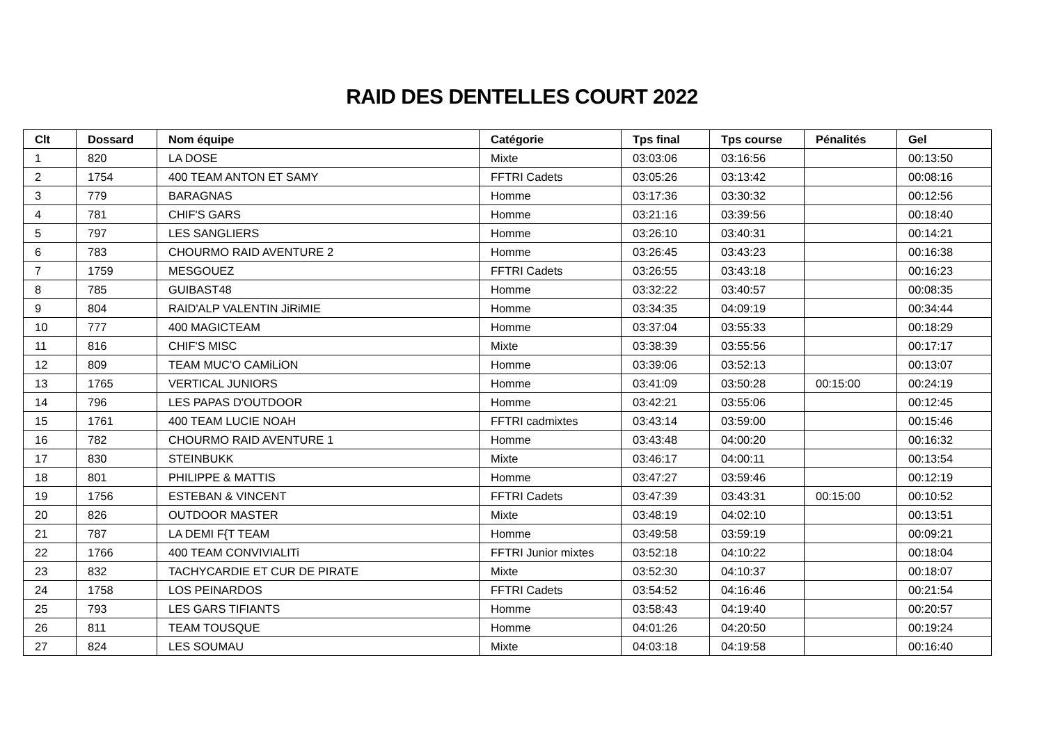RAID DES DENTELLES COURT 2022
| Clt | Dossard | Nom équipe | Catégorie | Tps final | Tps course | Pénalités | Gel |
| --- | --- | --- | --- | --- | --- | --- | --- |
| 1 | 820 | LA DOSE | Mixte | 03:03:06 | 03:16:56 | | 00:13:50 |
| 2 | 1754 | 400 TEAM ANTON ET SAMY | FFTRI Cadets | 03:05:26 | 03:13:42 | | 00:08:16 |
| 3 | 779 | BARAGNAS | Homme | 03:17:36 | 03:30:32 | | 00:12:56 |
| 4 | 781 | CHIF'S GARS | Homme | 03:21:16 | 03:39:56 | | 00:18:40 |
| 5 | 797 | LES SANGLIERS | Homme | 03:26:10 | 03:40:31 | | 00:14:21 |
| 6 | 783 | CHOURMO RAID AVENTURE 2 | Homme | 03:26:45 | 03:43:23 | | 00:16:38 |
| 7 | 1759 | MESGOUEZ | FFTRI Cadets | 03:26:55 | 03:43:18 | | 00:16:23 |
| 8 | 785 | GUIBAST48 | Homme | 03:32:22 | 03:40:57 | | 00:08:35 |
| 9 | 804 | RAID'ALP VALENTIN JiRiMIE | Homme | 03:34:35 | 04:09:19 | | 00:34:44 |
| 10 | 777 | 400 MAGICTEAM | Homme | 03:37:04 | 03:55:33 | | 00:18:29 |
| 11 | 816 | CHIF'S MISC | Mixte | 03:38:39 | 03:55:56 | | 00:17:17 |
| 12 | 809 | TEAM MUC'O CAMiLiON | Homme | 03:39:06 | 03:52:13 | | 00:13:07 |
| 13 | 1765 | VERTICAL JUNIORS | Homme | 03:41:09 | 03:50:28 | 00:15:00 | 00:24:19 |
| 14 | 796 | LES PAPAS D'OUTDOOR | Homme | 03:42:21 | 03:55:06 | | 00:12:45 |
| 15 | 1761 | 400 TEAM LUCIE NOAH | FFTRI cadmixtes | 03:43:14 | 03:59:00 | | 00:15:46 |
| 16 | 782 | CHOURMO RAID AVENTURE 1 | Homme | 03:43:48 | 04:00:20 | | 00:16:32 |
| 17 | 830 | STEINBUKK | Mixte | 03:46:17 | 04:00:11 | | 00:13:54 |
| 18 | 801 | PHILIPPE & MATTIS | Homme | 03:47:27 | 03:59:46 | | 00:12:19 |
| 19 | 1756 | ESTEBAN & VINCENT | FFTRI Cadets | 03:47:39 | 03:43:31 | 00:15:00 | 00:10:52 |
| 20 | 826 | OUTDOOR MASTER | Mixte | 03:48:19 | 04:02:10 | | 00:13:51 |
| 21 | 787 | LA DEMI F{T TEAM | Homme | 03:49:58 | 03:59:19 | | 00:09:21 |
| 22 | 1766 | 400 TEAM CONVIVIALITi | FFTRI Junior mixtes | 03:52:18 | 04:10:22 | | 00:18:04 |
| 23 | 832 | TACHYCARDIE ET CUR DE PIRATE | Mixte | 03:52:30 | 04:10:37 | | 00:18:07 |
| 24 | 1758 | LOS PEINARDOS | FFTRI Cadets | 03:54:52 | 04:16:46 | | 00:21:54 |
| 25 | 793 | LES GARS TIFIANTS | Homme | 03:58:43 | 04:19:40 | | 00:20:57 |
| 26 | 811 | TEAM TOUSQUE | Homme | 04:01:26 | 04:20:50 | | 00:19:24 |
| 27 | 824 | LES SOUMAU | Mixte | 04:03:18 | 04:19:58 | | 00:16:40 |